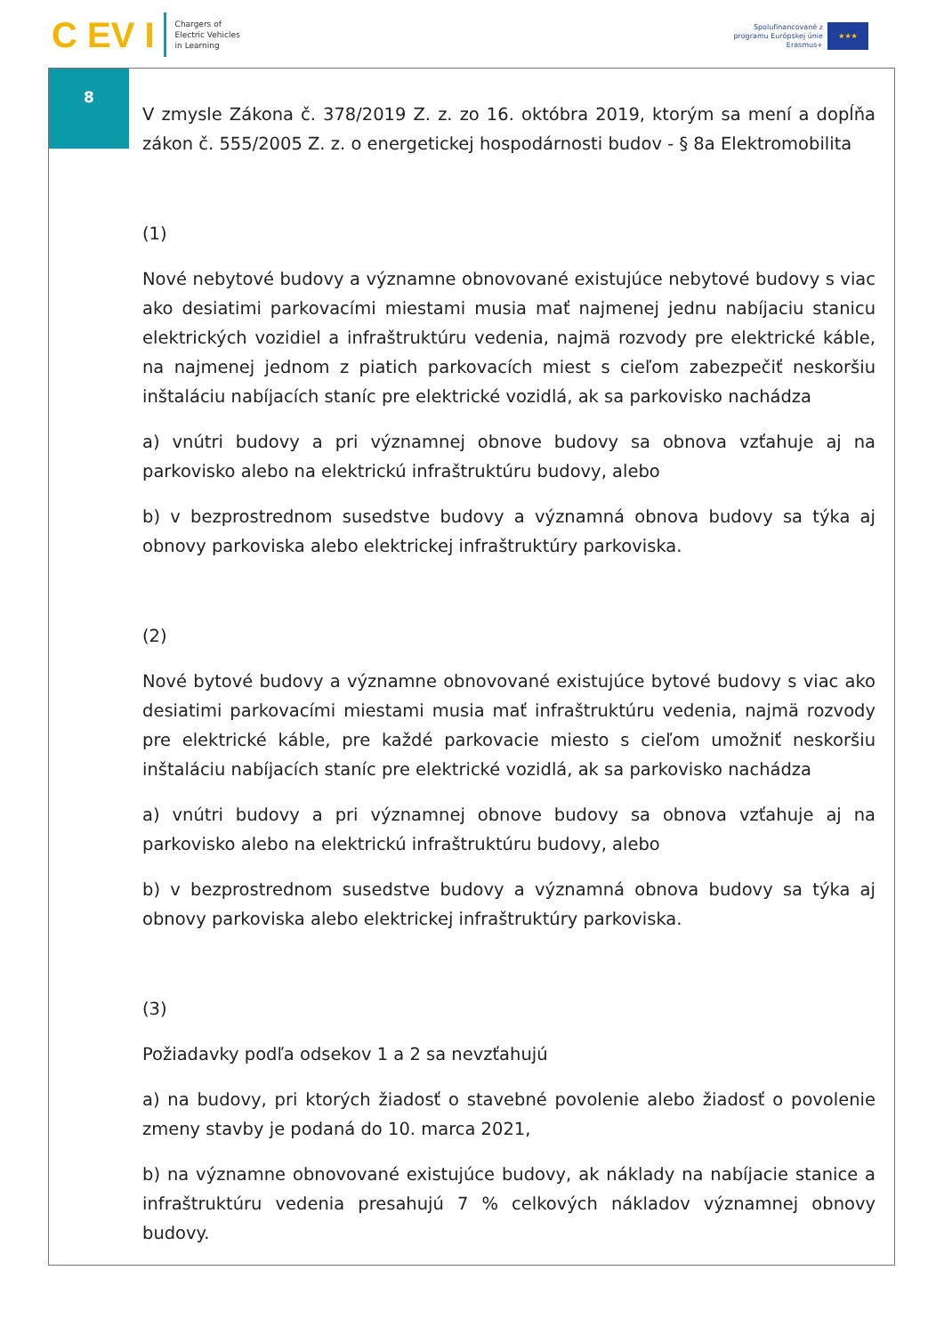C EV I Chargers of
Electric Vehicles
in Learning
Spolufinancované z
programu Európskej únie
Erasmus+ ★★★
8
V zmysle Zákona č. 378/2019 Z. z. zo 16. októbra 2019, ktorým sa mení a dopĺňa zákon č. 555/2005 Z. z. o energetickej hospodárnosti budov - § 8a Elektromobilita
(1)
Nové nebytové budovy a významne obnovované existujúce nebytové budovy s viac ako desiatimi parkovacími miestami musia mať najmenej jednu nabíjaciu stanicu elektrických vozidiel a infraštruktúru vedenia, najmä rozvody pre elektrické káble, na najmenej jednom z piatich parkovacích miest s cieľom zabezpečiť neskoršiu inštaláciu nabíjacích staníc pre elektrické vozidlá, ak sa parkovisko nachádza
a) vnútri budovy a pri významnej obnove budovy sa obnova vzťahuje aj na parkovisko alebo na elektrickú infraštruktúru budovy, alebo
b) v bezprostrednom susedstve budovy a významná obnova budovy sa týka aj obnovy parkoviska alebo elektrickej infraštruktúry parkoviska.
(2)
Nové bytové budovy a významne obnovované existujúce bytové budovy s viac ako desiatimi parkovacími miestami musia mať infraštruktúru vedenia, najmä rozvody pre elektrické káble, pre každé parkovacie miesto s cieľom umožniť neskoršiu inštaláciu nabíjacích staníc pre elektrické vozidlá, ak sa parkovisko nachádza
a) vnútri budovy a pri významnej obnove budovy sa obnova vzťahuje aj na parkovisko alebo na elektrickú infraštruktúru budovy, alebo
b) v bezprostrednom susedstve budovy a významná obnova budovy sa týka aj obnovy parkoviska alebo elektrickej infraštruktúry parkoviska.
(3)
Požiadavky podľa odsekov 1 a 2 sa nevzťahujú
a) na budovy, pri ktorých žiadosť o stavebné povolenie alebo žiadosť o povolenie zmeny stavby je podaná do 10. marca 2021,
b) na významne obnovované existujúce budovy, ak náklady na nabíjacie stanice a infraštruktúru vedenia presahujú 7 % celkových nákladov významnej obnovy budovy.